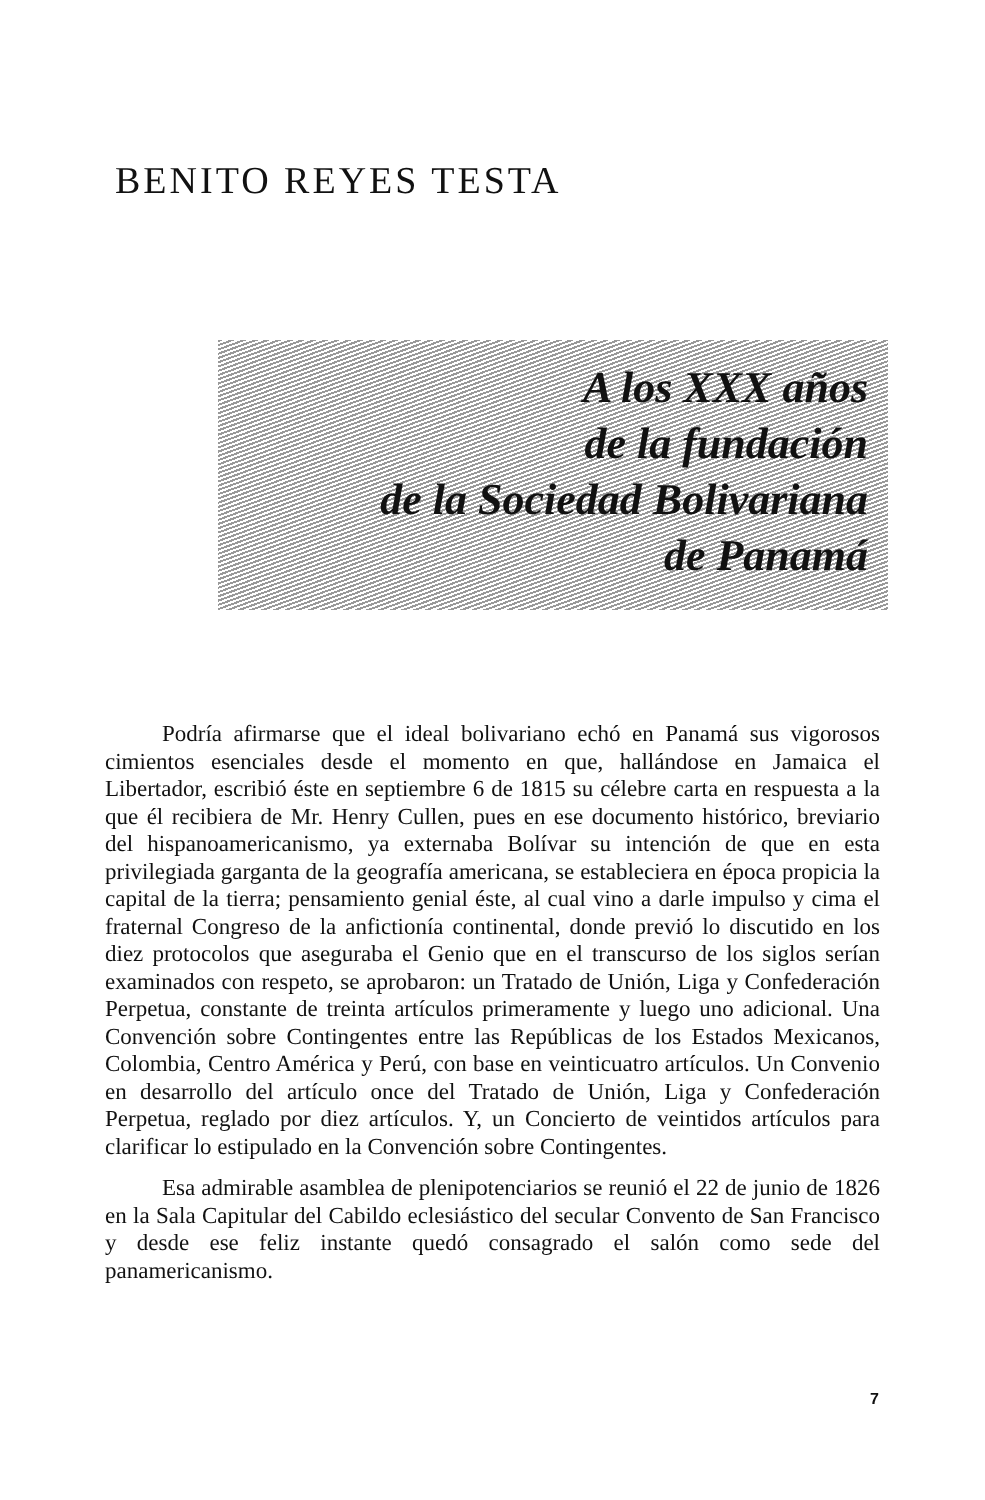BENITO REYES TESTA
A los XXX años
de la fundación
de la Sociedad Bolivariana
de Panamá
Podría afirmarse que el ideal bolivariano echó en Panamá sus vigorosos cimientos esenciales desde el momento en que, hallándose en Jamaica el Libertador, escribió éste en septiembre 6 de 1815 su célebre carta en respuesta a la que él recibiera de Mr. Henry Cullen, pues en ese documento histórico, breviario del hispanoamericanismo, ya externaba Bolívar su intención de que en esta privilegiada garganta de la geografía americana, se estableciera en época propicia la capital de la tierra; pensamiento genial éste, al cual vino a darle impulso y cima el fraternal Congreso de la anfictionía continental, donde previó lo discutido en los diez protocolos que aseguraba el Genio que en el transcurso de los siglos serían examinados con respeto, se aprobaron: un Tratado de Unión, Liga y Confederación Perpetua, constante de treinta artículos primeramente y luego uno adicional. Una Convención sobre Contingentes entre las Repúblicas de los Estados Mexicanos, Colombia, Centro América y Perú, con base en veinticuatro artículos. Un Convenio en desarrollo del artículo once del Tratado de Unión, Liga y Confederación Perpetua, reglado por diez artículos. Y, un Concierto de veintidos artículos para clarificar lo estipulado en la Convención sobre Contingentes.
Esa admirable asamblea de plenipotenciarios se reunió el 22 de junio de 1826 en la Sala Capitular del Cabildo eclesiástico del secular Convento de San Francisco y desde ese feliz instante quedó consagrado el salón como sede del panamericanismo.
7